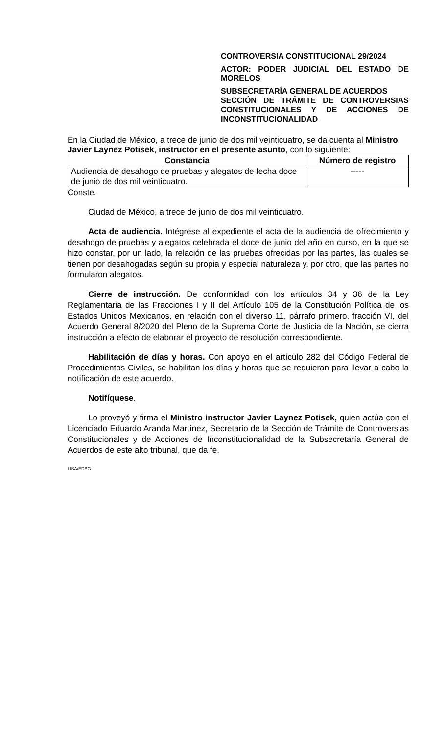CONTROVERSIA CONSTITUCIONAL 29/2024
ACTOR: PODER JUDICIAL DEL ESTADO DE MORELOS
SUBSECRETARÍA GENERAL DE ACUERDOS
SECCIÓN DE TRÁMITE DE CONTROVERSIAS CONSTITUCIONALES Y DE ACCIONES DE INCONSTITUCIONALIDAD
En la Ciudad de México, a trece de junio de dos mil veinticuatro, se da cuenta al Ministro Javier Laynez Potisek, instructor en el presente asunto, con lo siguiente:
| Constancia | Número de registro |
| --- | --- |
| Audiencia de desahogo de pruebas y alegatos de fecha doce de junio de dos mil veinticuatro. | ----- |
Conste.
Ciudad de México, a trece de junio de dos mil veinticuatro.
Acta de audiencia. Intégrese al expediente el acta de la audiencia de ofrecimiento y desahogo de pruebas y alegatos celebrada el doce de junio del año en curso, en la que se hizo constar, por un lado, la relación de las pruebas ofrecidas por las partes, las cuales se tienen por desahogadas según su propia y especial naturaleza y, por otro, que las partes no formularon alegatos.
Cierre de instrucción. De conformidad con los artículos 34 y 36 de la Ley Reglamentaria de las Fracciones I y II del Artículo 105 de la Constitución Política de los Estados Unidos Mexicanos, en relación con el diverso 11, párrafo primero, fracción VI, del Acuerdo General 8/2020 del Pleno de la Suprema Corte de Justicia de la Nación, se cierra instrucción a efecto de elaborar el proyecto de resolución correspondiente.
Habilitación de días y horas. Con apoyo en el artículo 282 del Código Federal de Procedimientos Civiles, se habilitan los días y horas que se requieran para llevar a cabo la notificación de este acuerdo.
Notifíquese.
Lo proveyó y firma el Ministro instructor Javier Laynez Potisek, quien actúa con el Licenciado Eduardo Aranda Martínez, Secretario de la Sección de Trámite de Controversias Constitucionales y de Acciones de Inconstitucionalidad de la Subsecretaría General de Acuerdos de este alto tribunal, que da fe.
LISA/EDBG